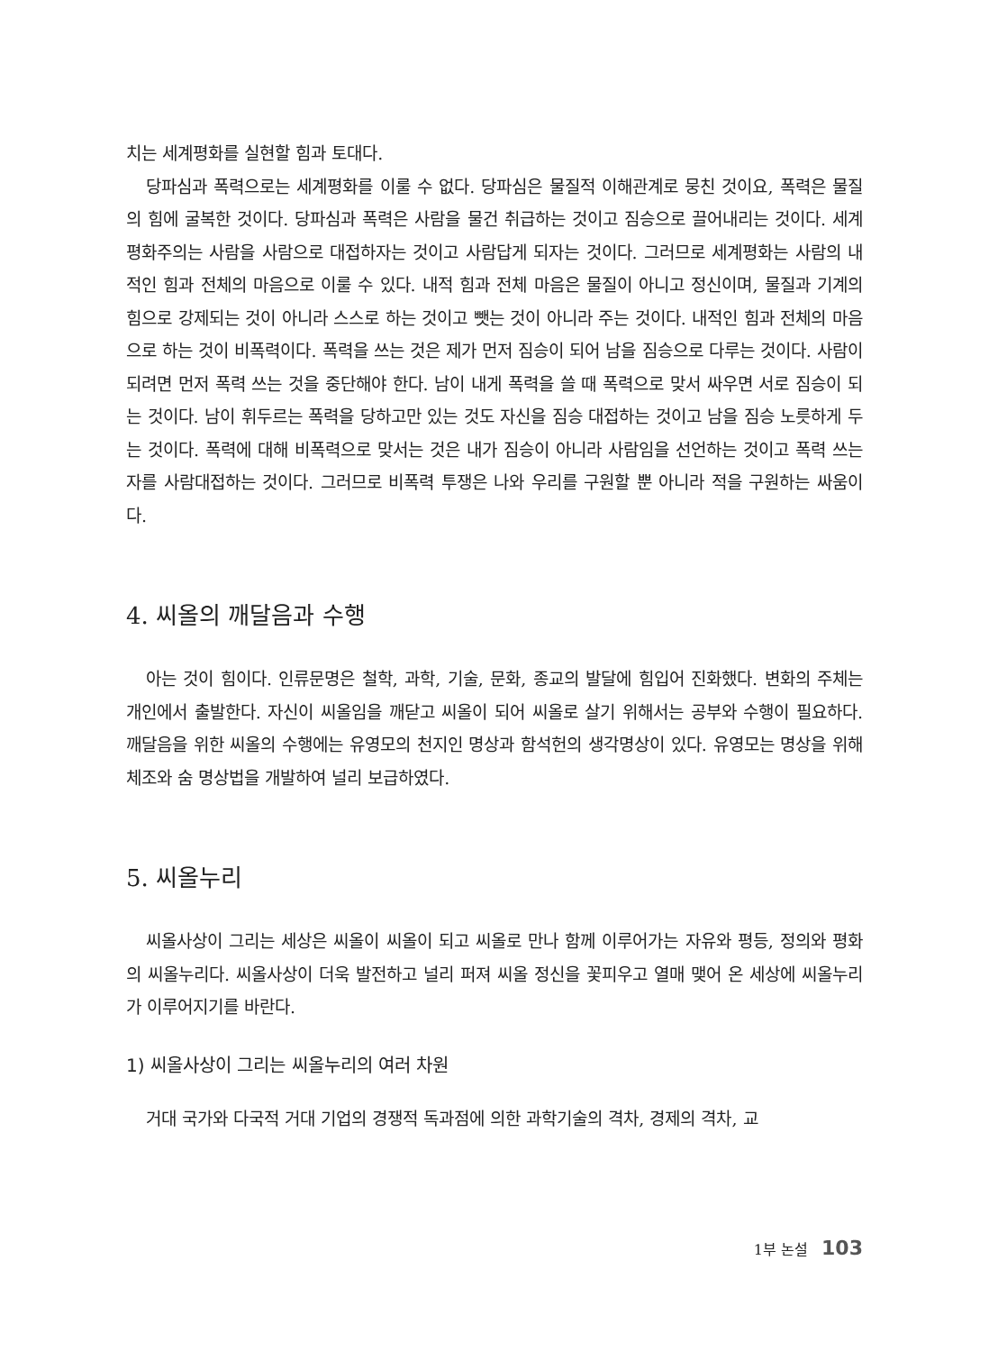치는 세계평화를 실현할 힘과 토대다.
당파심과 폭력으로는 세계평화를 이룰 수 없다. 당파심은 물질적 이해관계로 뭉친 것이요, 폭력은 물질의 힘에 굴복한 것이다. 당파심과 폭력은 사람을 물건 취급하는 것이고 짐승으로 끌어내리는 것이다. 세계평화주의는 사람을 사람으로 대접하자는 것이고 사람답게 되자는 것이다. 그러므로 세계평화는 사람의 내적인 힘과 전체의 마음으로 이룰 수 있다. 내적 힘과 전체 마음은 물질이 아니고 정신이며, 물질과 기계의 힘으로 강제되는 것이 아니라 스스로 하는 것이고 뺏는 것이 아니라 주는 것이다. 내적인 힘과 전체의 마음으로 하는 것이 비폭력이다. 폭력을 쓰는 것은 제가 먼저 짐승이 되어 남을 짐승으로 다루는 것이다. 사람이 되려면 먼저 폭력 쓰는 것을 중단해야 한다. 남이 내게 폭력을 쓸 때 폭력으로 맞서 싸우면 서로 짐승이 되는 것이다. 남이 휘두르는 폭력을 당하고만 있는 것도 자신을 짐승 대접하는 것이고 남을 짐승 노릇하게 두는 것이다. 폭력에 대해 비폭력으로 맞서는 것은 내가 짐승이 아니라 사람임을 선언하는 것이고 폭력 쓰는 자를 사람대접하는 것이다. 그러므로 비폭력 투쟁은 나와 우리를 구원할 뿐 아니라 적을 구원하는 싸움이다.
4. 씨올의 깨달음과 수행
아는 것이 힘이다. 인류문명은 철학, 과학, 기술, 문화, 종교의 발달에 힘입어 진화했다. 변화의 주체는 개인에서 출발한다. 자신이 씨올임을 깨닫고 씨올이 되어 씨올로 살기 위해서는 공부와 수행이 필요하다. 깨달음을 위한 씨올의 수행에는 유영모의 천지인 명상과 함석헌의 생각명상이 있다. 유영모는 명상을 위해 체조와 숨 명상법을 개발하여 널리 보급하였다.
5. 씨올누리
씨올사상이 그리는 세상은 씨올이 씨올이 되고 씨올로 만나 함께 이루어가는 자유와 평등, 정의와 평화의 씨올누리다. 씨올사상이 더욱 발전하고 널리 퍼져 씨올 정신을 꽃피우고 열매 맺어 온 세상에 씨올누리가 이루어지기를 바란다.
1) 씨올사상이 그리는 씨올누리의 여러 차원
거대 국가와 다국적 거대 기업의 경쟁적 독과점에 의한 과학기술의 격차, 경제의 격차, 교
1부 논설 103